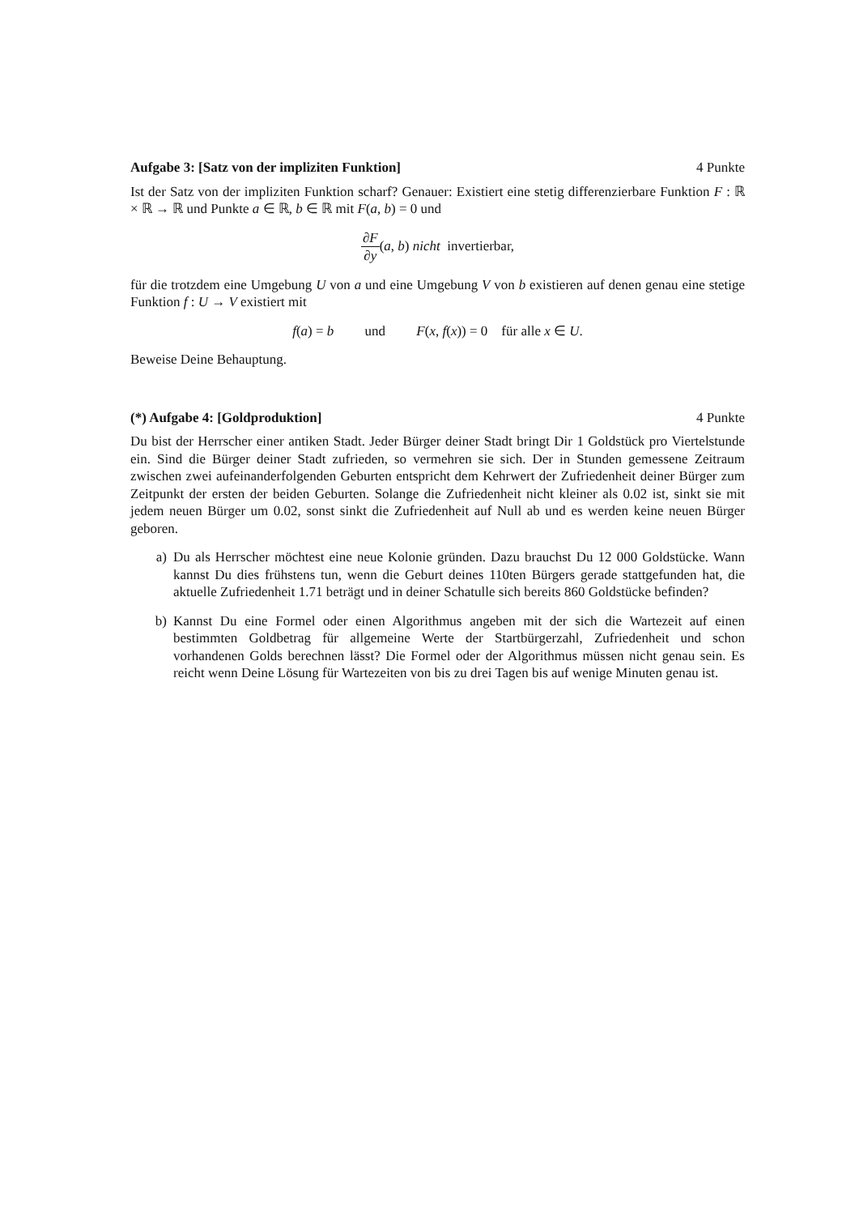Aufgabe 3: [Satz von der impliziten Funktion] 4 Punkte
Ist der Satz von der impliziten Funktion scharf? Genauer: Existiert eine stetig differenzierbare Funktion F : ℝ × ℝ → ℝ und Punkte a ∈ ℝ, b ∈ ℝ mit F(a, b) = 0 und
∂F ∂y(a, b) nicht invertierbar,
für die trotzdem eine Umgebung U von a und eine Umgebung V von b existieren auf denen genau eine stetige Funktion f : U → V existiert mit
f(a) = b und F(x, f(x)) = 0 für alle x ∈ U.
Beweise Deine Behauptung.
(*) Aufgabe 4: [Goldproduktion] 4 Punkte
Du bist der Herrscher einer antiken Stadt. Jeder Bürger deiner Stadt bringt Dir 1 Goldstück pro Viertelstunde ein. Sind die Bürger deiner Stadt zufrieden, so vermehren sie sich. Der in Stunden gemessene Zeitraum zwischen zwei aufeinanderfolgenden Geburten entspricht dem Kehrwert der Zufriedenheit deiner Bürger zum Zeitpunkt der ersten der beiden Geburten. Solange die Zufriedenheit nicht kleiner als 0.02 ist, sinkt sie mit jedem neuen Bürger um 0.02, sonst sinkt die Zufriedenheit auf Null ab und es werden keine neuen Bürger geboren.
a) Du als Herrscher möchtest eine neue Kolonie gründen. Dazu brauchst Du 12 000 Goldstücke. Wann kannst Du dies frühstens tun, wenn die Geburt deines 110ten Bürgers gerade stattgefunden hat, die aktuelle Zufriedenheit 1.71 beträgt und in deiner Schatulle sich bereits 860 Goldstücke befinden?
b) Kannst Du eine Formel oder einen Algorithmus angeben mit der sich die Wartezeit auf einen bestimmten Goldbetrag für allgemeine Werte der Startbürgerzahl, Zufriedenheit und schon vorhandenen Golds berechnen lässt? Die Formel oder der Algorithmus müssen nicht genau sein. Es reicht wenn Deine Lösung für Wartezeiten von bis zu drei Tagen bis auf wenige Minuten genau ist.